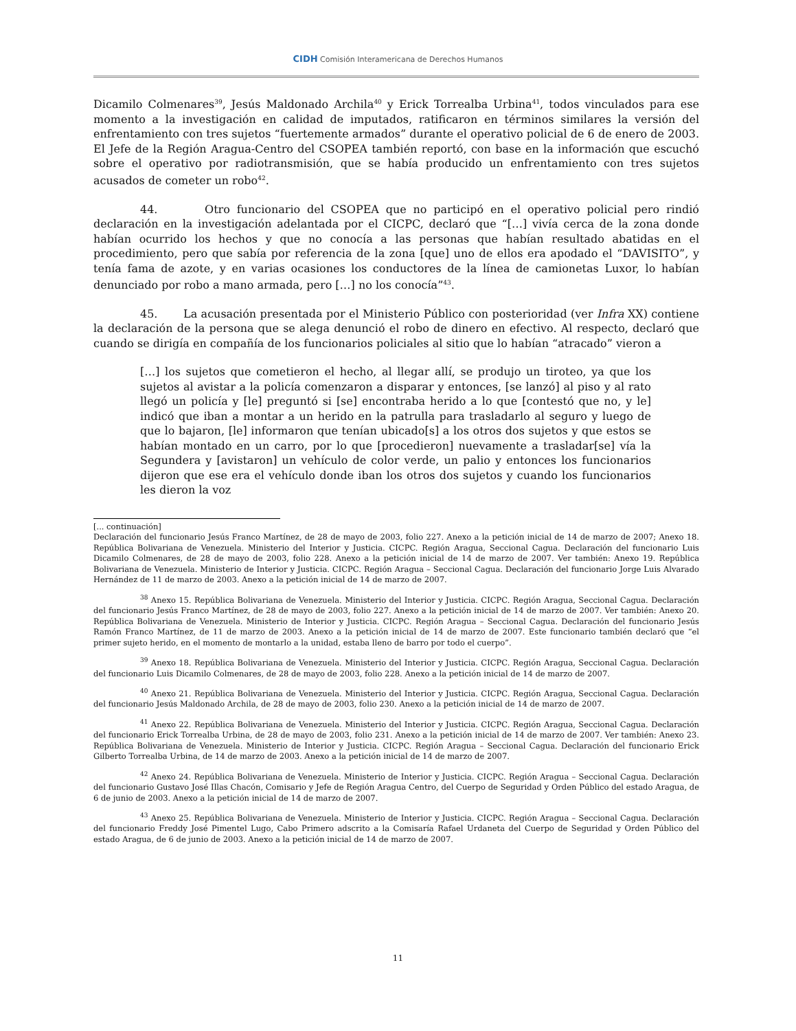CIDH Comisión Interamericana de Derechos Humanos
Dicamilo Colmenares<sup>39</sup>, Jesús Maldonado Archila<sup>40</sup> y Erick Torrealba Urbina<sup>41</sup>, todos vinculados para ese momento a la investigación en calidad de imputados, ratificaron en términos similares la versión del enfrentamiento con tres sujetos “fuertemente armados” durante el operativo policial de 6 de enero de 2003. El Jefe de la Región Aragua-Centro del CSOPEA también reportó, con base en la información que escuchó sobre el operativo por radiotransmisión, que se había producido un enfrentamiento con tres sujetos acusados de cometer un robo<sup>42</sup>.
44. Otro funcionario del CSOPEA que no participó en el operativo policial pero rindió declaración en la investigación adelantada por el CICPC, declaró que “[…] vivía cerca de la zona donde habían ocurrido los hechos y que no conocía a las personas que habían resultado abatidas en el procedimiento, pero que sabía por referencia de la zona [que] uno de ellos era apodado el “DAVISITO”, y tenía fama de azote, y en varias ocasiones los conductores de la línea de camionetas Luxor, lo habían denunciado por robo a mano armada, pero […] no los conocía”<sup>43</sup>.
45. La acusación presentada por el Ministerio Público con posterioridad (ver Infra XX) contiene la declaración de la persona que se alega denunció el robo de dinero en efectivo. Al respecto, declaró que cuando se dirigía en compañía de los funcionarios policiales al sitio que lo habían “atracado” vieron a
[…] los sujetos que cometieron el hecho, al llegar allí, se produjo un tiroteo, ya que los sujetos al avistar a la policía comenzaron a disparar y entonces, [se lanzó] al piso y al rato llegó un policía y [le] preguntó si [se] encontraba herido a lo que [contestó que no, y le] indicó que iban a montar a un herido en la patrulla para trasladarlo al seguro y luego de que lo bajaron, [le] informaron que tenían ubicado[s] a los otros dos sujetos y que estos se habían montado en un carro, por lo que [procedieron] nuevamente a trasladar[se] vía la Segundera y [avistaron] un vehículo de color verde, un palio y entonces los funcionarios dijeron que ese era el vehículo donde iban los otros dos sujetos y cuando los funcionarios les dieron la voz
[... continuación]
Declaración del funcionario Jesús Franco Martínez, de 28 de mayo de 2003, folio 227. Anexo a la petición inicial de 14 de marzo de 2007; Anexo 18. República Bolivariana de Venezuela. Ministerio del Interior y Justicia. CICPC. Región Aragua, Seccional Cagua. Declaración del funcionario Luis Dicamilo Colmenares, de 28 de mayo de 2003, folio 228. Anexo a la petición inicial de 14 de marzo de 2007. Ver también: Anexo 19. República Bolivariana de Venezuela. Ministerio de Interior y Justicia. CICPC. Región Aragua – Seccional Cagua. Declaración del funcionario Jorge Luis Alvarado Hernández de 11 de marzo de 2003. Anexo a la petición inicial de 14 de marzo de 2007.
<sup>38</sup> Anexo 15. República Bolivariana de Venezuela. Ministerio del Interior y Justicia. CICPC. Región Aragua, Seccional Cagua. Declaración del funcionario Jesús Franco Martínez, de 28 de mayo de 2003, folio 227. Anexo a la petición inicial de 14 de marzo de 2007. Ver también: Anexo 20. República Bolivariana de Venezuela. Ministerio de Interior y Justicia. CICPC. Región Aragua – Seccional Cagua. Declaración del funcionario Jesús Ramón Franco Martínez, de 11 de marzo de 2003. Anexo a la petición inicial de 14 de marzo de 2007. Este funcionario también declaró que “el primer sujeto herido, en el momento de montarlo a la unidad, estaba lleno de barro por todo el cuerpo”.
<sup>39</sup> Anexo 18. República Bolivariana de Venezuela. Ministerio del Interior y Justicia. CICPC. Región Aragua, Seccional Cagua. Declaración del funcionario Luis Dicamilo Colmenares, de 28 de mayo de 2003, folio 228. Anexo a la petición inicial de 14 de marzo de 2007.
<sup>40</sup> Anexo 21. República Bolivariana de Venezuela. Ministerio del Interior y Justicia. CICPC. Región Aragua, Seccional Cagua. Declaración del funcionario Jesús Maldonado Archila, de 28 de mayo de 2003, folio 230. Anexo a la petición inicial de 14 de marzo de 2007.
<sup>41</sup> Anexo 22. República Bolivariana de Venezuela. Ministerio del Interior y Justicia. CICPC. Región Aragua, Seccional Cagua. Declaración del funcionario Erick Torrealba Urbina, de 28 de mayo de 2003, folio 231. Anexo a la petición inicial de 14 de marzo de 2007. Ver también: Anexo 23. República Bolivariana de Venezuela. Ministerio de Interior y Justicia. CICPC. Región Aragua – Seccional Cagua. Declaración del funcionario Erick Gilberto Torrealba Urbina, de 14 de marzo de 2003. Anexo a la petición inicial de 14 de marzo de 2007.
<sup>42</sup> Anexo 24. República Bolivariana de Venezuela. Ministerio de Interior y Justicia. CICPC. Región Aragua – Seccional Cagua. Declaración del funcionario Gustavo José Illas Chacón, Comisario y Jefe de Región Aragua Centro, del Cuerpo de Seguridad y Orden Público del estado Aragua, de 6 de junio de 2003. Anexo a la petición inicial de 14 de marzo de 2007.
<sup>43</sup> Anexo 25. República Bolivariana de Venezuela. Ministerio de Interior y Justicia. CICPC. Región Aragua – Seccional Cagua. Declaración del funcionario Freddy José Pimentel Lugo, Cabo Primero adscrito a la Comisaría Rafael Urdaneta del Cuerpo de Seguridad y Orden Público del estado Aragua, de 6 de junio de 2003. Anexo a la petición inicial de 14 de marzo de 2007.
11